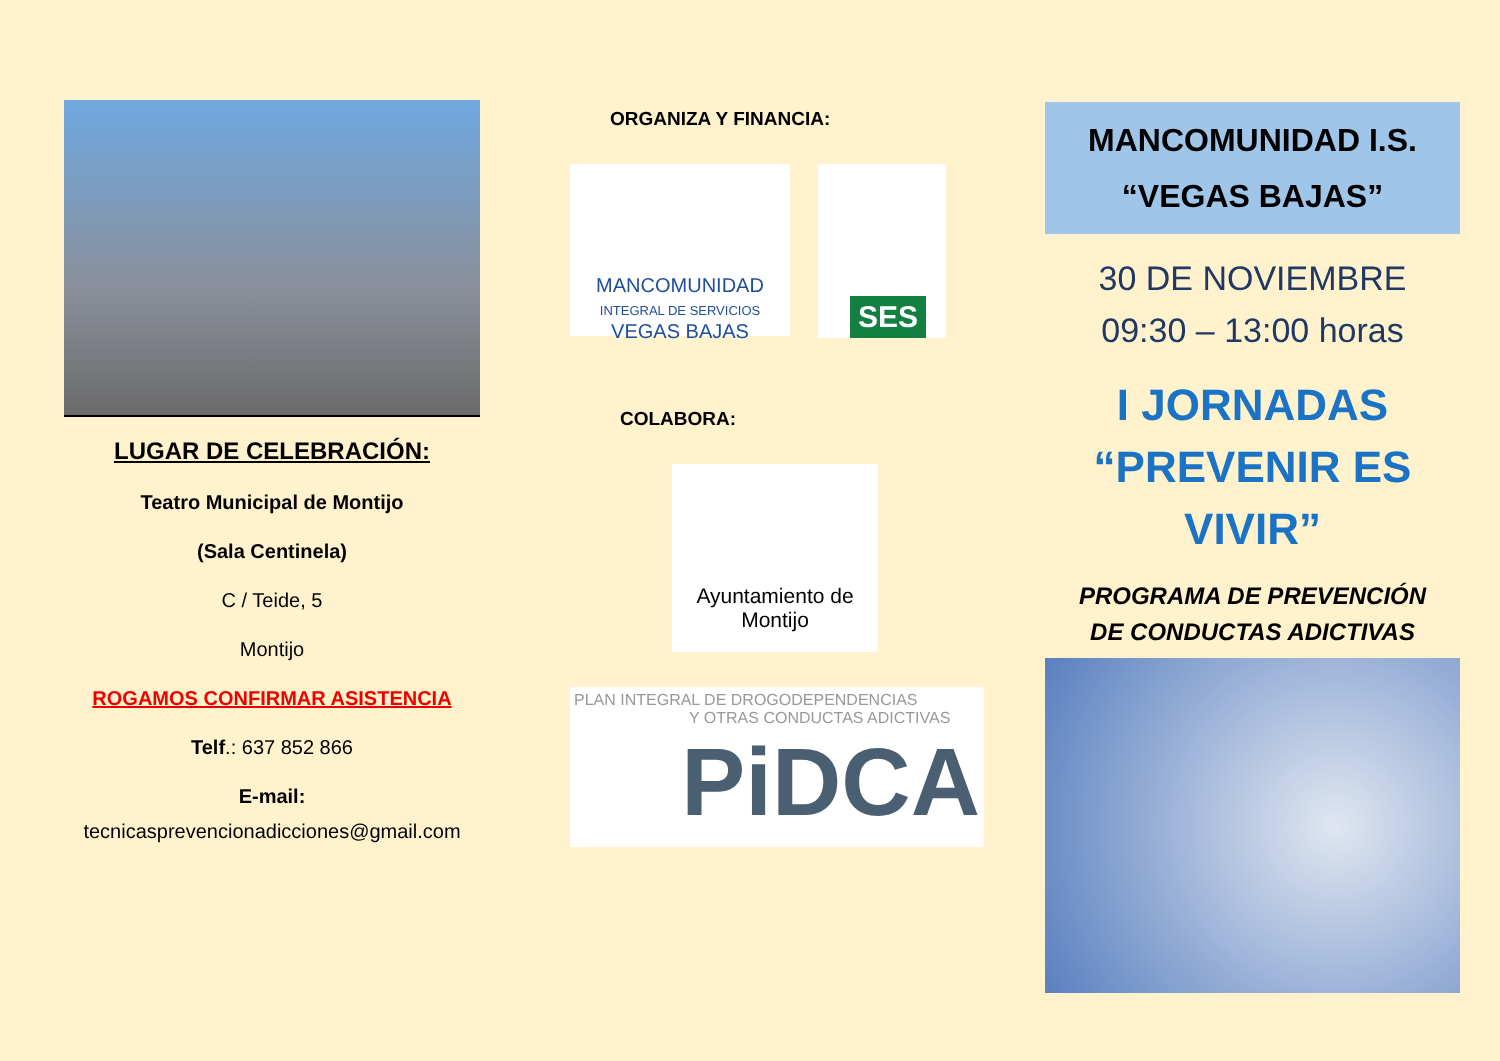LUGAR DE CELEBRACIÓN:
Teatro Municipal de Montijo
(Sala Centinela)
C / Teide, 5
Montijo
ROGAMOS CONFIRMAR ASISTENCIA
Telf.: 637 852 866
E-mail:
tecnicasprevencionadicciones@gmail.com
ORGANIZA Y FINANCIA:
MANCOMUNIDAD
INTEGRAL DE SERVICIOS
VEGAS BAJAS
SES
COLABORA:
Ayuntamiento de
Montijo
PLAN INTEGRAL DE DROGODEPENDENCIAS
Y OTRAS CONDUCTAS ADICTIVAS
PiDCA
MANCOMUNIDAD I.S.
“VEGAS BAJAS”
30 DE NOVIEMBRE
09:30 – 13:00 horas
I JORNADAS
“PREVENIR ES
VIVIR”
PROGRAMA DE PREVENCIÓN
DE CONDUCTAS ADICTIVAS